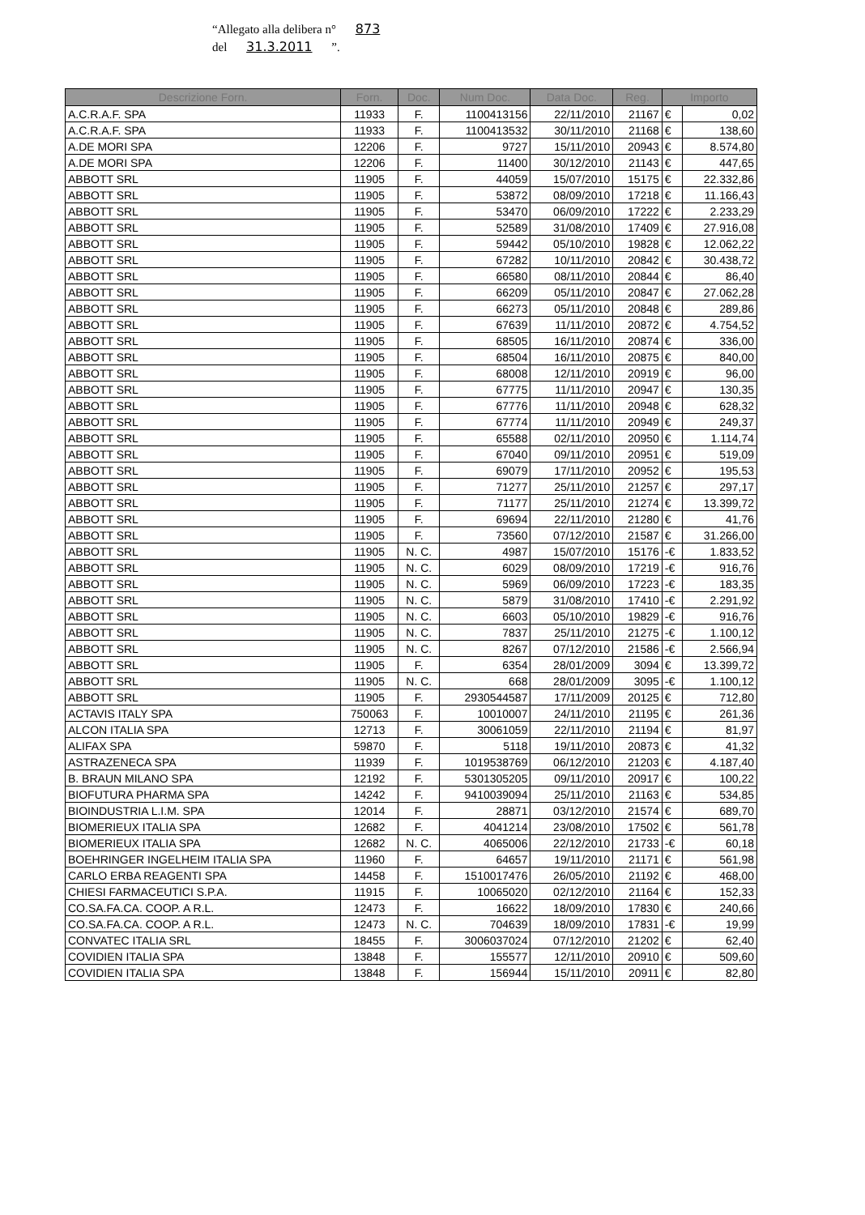“Allegato alla delibera n° 873
del 31.3.2011 ”.
| Descrizione Forn. | Forn. | Doc. | Num Doc. | Data Doc. | Reg. | Importo | |
| --- | --- | --- | --- | --- | --- | --- | --- |
| A.C.R.A.F. SPA | 11933 | F. | 1100413156 | 22/11/2010 | 21167 | € | 0,02 |
| A.C.R.A.F. SPA | 11933 | F. | 1100413532 | 30/11/2010 | 21168 | € | 138,60 |
| A.DE MORI SPA | 12206 | F. | 9727 | 15/11/2010 | 20943 | € | 8.574,80 |
| A.DE MORI SPA | 12206 | F. | 11400 | 30/12/2010 | 21143 | € | 447,65 |
| ABBOTT SRL | 11905 | F. | 44059 | 15/07/2010 | 15175 | € | 22.332,86 |
| ABBOTT SRL | 11905 | F. | 53872 | 08/09/2010 | 17218 | € | 11.166,43 |
| ABBOTT SRL | 11905 | F. | 53470 | 06/09/2010 | 17222 | € | 2.233,29 |
| ABBOTT SRL | 11905 | F. | 52589 | 31/08/2010 | 17409 | € | 27.916,08 |
| ABBOTT SRL | 11905 | F. | 59442 | 05/10/2010 | 19828 | € | 12.062,22 |
| ABBOTT SRL | 11905 | F. | 67282 | 10/11/2010 | 20842 | € | 30.438,72 |
| ABBOTT SRL | 11905 | F. | 66580 | 08/11/2010 | 20844 | € | 86,40 |
| ABBOTT SRL | 11905 | F. | 66209 | 05/11/2010 | 20847 | € | 27.062,28 |
| ABBOTT SRL | 11905 | F. | 66273 | 05/11/2010 | 20848 | € | 289,86 |
| ABBOTT SRL | 11905 | F. | 67639 | 11/11/2010 | 20872 | € | 4.754,52 |
| ABBOTT SRL | 11905 | F. | 68505 | 16/11/2010 | 20874 | € | 336,00 |
| ABBOTT SRL | 11905 | F. | 68504 | 16/11/2010 | 20875 | € | 840,00 |
| ABBOTT SRL | 11905 | F. | 68008 | 12/11/2010 | 20919 | € | 96,00 |
| ABBOTT SRL | 11905 | F. | 67775 | 11/11/2010 | 20947 | € | 130,35 |
| ABBOTT SRL | 11905 | F. | 67776 | 11/11/2010 | 20948 | € | 628,32 |
| ABBOTT SRL | 11905 | F. | 67774 | 11/11/2010 | 20949 | € | 249,37 |
| ABBOTT SRL | 11905 | F. | 65588 | 02/11/2010 | 20950 | € | 1.114,74 |
| ABBOTT SRL | 11905 | F. | 67040 | 09/11/2010 | 20951 | € | 519,09 |
| ABBOTT SRL | 11905 | F. | 69079 | 17/11/2010 | 20952 | € | 195,53 |
| ABBOTT SRL | 11905 | F. | 71277 | 25/11/2010 | 21257 | € | 297,17 |
| ABBOTT SRL | 11905 | F. | 71177 | 25/11/2010 | 21274 | € | 13.399,72 |
| ABBOTT SRL | 11905 | F. | 69694 | 22/11/2010 | 21280 | € | 41,76 |
| ABBOTT SRL | 11905 | F. | 73560 | 07/12/2010 | 21587 | € | 31.266,00 |
| ABBOTT SRL | 11905 | N. C. | 4987 | 15/07/2010 | 15176 | -€ | 1.833,52 |
| ABBOTT SRL | 11905 | N. C. | 6029 | 08/09/2010 | 17219 | -€ | 916,76 |
| ABBOTT SRL | 11905 | N. C. | 5969 | 06/09/2010 | 17223 | -€ | 183,35 |
| ABBOTT SRL | 11905 | N. C. | 5879 | 31/08/2010 | 17410 | -€ | 2.291,92 |
| ABBOTT SRL | 11905 | N. C. | 6603 | 05/10/2010 | 19829 | -€ | 916,76 |
| ABBOTT SRL | 11905 | N. C. | 7837 | 25/11/2010 | 21275 | -€ | 1.100,12 |
| ABBOTT SRL | 11905 | N. C. | 8267 | 07/12/2010 | 21586 | -€ | 2.566,94 |
| ABBOTT SRL | 11905 | F. | 6354 | 28/01/2009 | 3094 | € | 13.399,72 |
| ABBOTT SRL | 11905 | N. C. | 668 | 28/01/2009 | 3095 | -€ | 1.100,12 |
| ABBOTT SRL | 11905 | F. | 2930544587 | 17/11/2009 | 20125 | € | 712,80 |
| ACTAVIS ITALY SPA | 750063 | F. | 10010007 | 24/11/2010 | 21195 | € | 261,36 |
| ALCON ITALIA SPA | 12713 | F. | 30061059 | 22/11/2010 | 21194 | € | 81,97 |
| ALIFAX SPA | 59870 | F. | 5118 | 19/11/2010 | 20873 | € | 41,32 |
| ASTRAZENECA SPA | 11939 | F. | 1019538769 | 06/12/2010 | 21203 | € | 4.187,40 |
| B. BRAUN MILANO SPA | 12192 | F. | 5301305205 | 09/11/2010 | 20917 | € | 100,22 |
| BIOFUTURA PHARMA SPA | 14242 | F. | 9410039094 | 25/11/2010 | 21163 | € | 534,85 |
| BIOINDUSTRIA L.I.M. SPA | 12014 | F. | 28871 | 03/12/2010 | 21574 | € | 689,70 |
| BIOMERIEUX ITALIA SPA | 12682 | F. | 4041214 | 23/08/2010 | 17502 | € | 561,78 |
| BIOMERIEUX ITALIA SPA | 12682 | N. C. | 4065006 | 22/12/2010 | 21733 | -€ | 60,18 |
| BOEHRINGER INGELHEIM ITALIA SPA | 11960 | F. | 64657 | 19/11/2010 | 21171 | € | 561,98 |
| CARLO ERBA REAGENTI SPA | 14458 | F. | 1510017476 | 26/05/2010 | 21192 | € | 468,00 |
| CHIESI FARMACEUTICI S.P.A. | 11915 | F. | 10065020 | 02/12/2010 | 21164 | € | 152,33 |
| CO.SA.FA.CA. COOP. A R.L. | 12473 | F. | 16622 | 18/09/2010 | 17830 | € | 240,66 |
| CO.SA.FA.CA. COOP. A R.L. | 12473 | N. C. | 704639 | 18/09/2010 | 17831 | -€ | 19,99 |
| CONVATEC ITALIA SRL | 18455 | F. | 3006037024 | 07/12/2010 | 21202 | € | 62,40 |
| COVIDIEN ITALIA SPA | 13848 | F. | 155577 | 12/11/2010 | 20910 | € | 509,60 |
| COVIDIEN ITALIA SPA | 13848 | F. | 156944 | 15/11/2010 | 20911 | € | 82,80 |